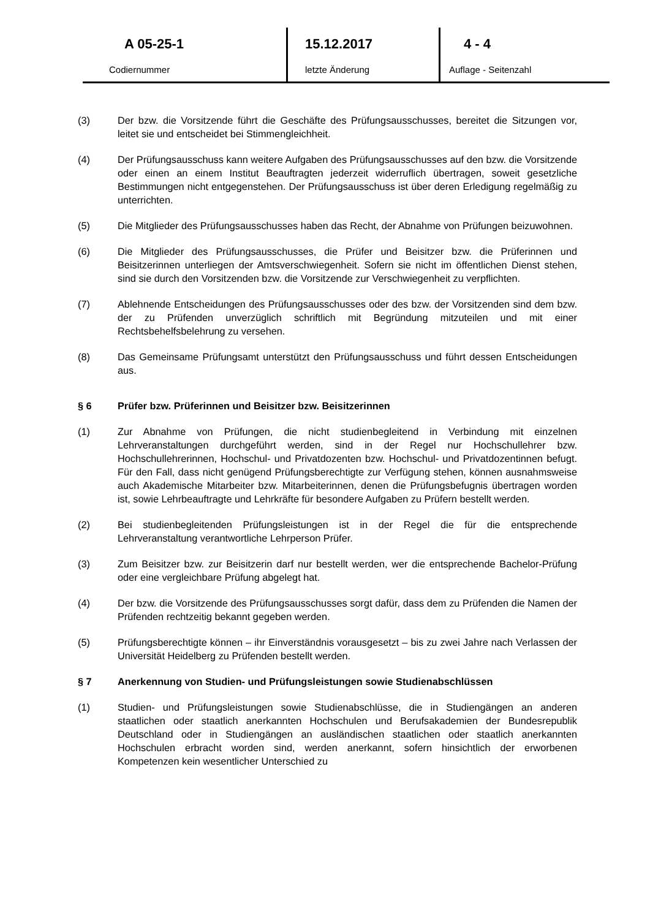A 05-25-1
Codiernummer
15.12.2017
letzte Änderung
4 - 4
Auflage - Seitenzahl
(3) Der bzw. die Vorsitzende führt die Geschäfte des Prüfungsausschusses, bereitet die Sitzungen vor, leitet sie und entscheidet bei Stimmengleichheit.
(4) Der Prüfungsausschuss kann weitere Aufgaben des Prüfungsausschusses auf den bzw. die Vorsitzende oder einen an einem Institut Beauftragten jederzeit widerruflich übertragen, soweit gesetzliche Bestimmungen nicht entgegenstehen. Der Prüfungsausschuss ist über deren Erledigung regelmäßig zu unterrichten.
(5) Die Mitglieder des Prüfungsausschusses haben das Recht, der Abnahme von Prüfungen beizuwohnen.
(6) Die Mitglieder des Prüfungsausschusses, die Prüfer und Beisitzer bzw. die Prüferinnen und Beisitzerinnen unterliegen der Amtsverschwiegenheit. Sofern sie nicht im öffentlichen Dienst stehen, sind sie durch den Vorsitzenden bzw. die Vorsitzende zur Verschwiegenheit zu verpflichten.
(7) Ablehnende Entscheidungen des Prüfungsausschusses oder des bzw. der Vorsitzenden sind dem bzw. der zu Prüfenden unverzüglich schriftlich mit Begründung mitzuteilen und mit einer Rechtsbehelfsbelehrung zu versehen.
(8) Das Gemeinsame Prüfungsamt unterstützt den Prüfungsausschuss und führt dessen Entscheidungen aus.
§ 6 Prüfer bzw. Prüferinnen und Beisitzer bzw. Beisitzerinnen
(1) Zur Abnahme von Prüfungen, die nicht studienbegleitend in Verbindung mit einzelnen Lehrveranstaltungen durchgeführt werden, sind in der Regel nur Hochschullehrer bzw. Hochschullehrerinnen, Hochschul- und Privatdozenten bzw. Hochschul- und Privatdozentinnen befugt. Für den Fall, dass nicht genügend Prüfungsberechtigte zur Verfügung stehen, können ausnahmsweise auch Akademische Mitarbeiter bzw. Mitarbeiterinnen, denen die Prüfungsbefugnis übertragen worden ist, sowie Lehrbeauftragte und Lehrkräfte für besondere Aufgaben zu Prüfern bestellt werden.
(2) Bei studienbegleitenden Prüfungsleistungen ist in der Regel die für die entsprechende Lehrveranstaltung verantwortliche Lehrperson Prüfer.
(3) Zum Beisitzer bzw. zur Beisitzerin darf nur bestellt werden, wer die entsprechende Bachelor-Prüfung oder eine vergleichbare Prüfung abgelegt hat.
(4) Der bzw. die Vorsitzende des Prüfungsausschusses sorgt dafür, dass dem zu Prüfenden die Namen der Prüfenden rechtzeitig bekannt gegeben werden.
(5) Prüfungsberechtigte können – ihr Einverständnis vorausgesetzt – bis zu zwei Jahre nach Verlassen der Universität Heidelberg zu Prüfenden bestellt werden.
§ 7 Anerkennung von Studien- und Prüfungsleistungen sowie Studienabschlüssen
(1) Studien- und Prüfungsleistungen sowie Studienabschlüsse, die in Studiengängen an anderen staatlichen oder staatlich anerkannten Hochschulen und Berufsakademien der Bundesrepublik Deutschland oder in Studiengängen an ausländischen staatlichen oder staatlich anerkannten Hochschulen erbracht worden sind, werden anerkannt, sofern hinsichtlich der erworbenen Kompetenzen kein wesentlicher Unterschied zu